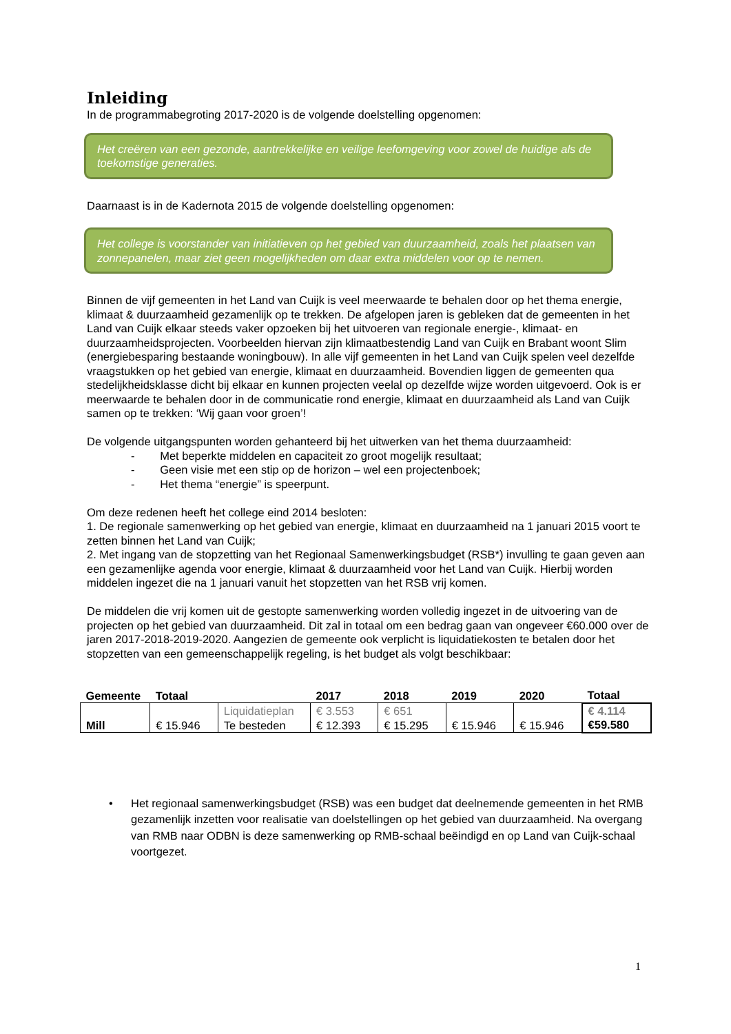Inleiding
In de programmabegroting 2017-2020 is de volgende doelstelling opgenomen:
Het creëren van een gezonde, aantrekkelijke en veilige leefomgeving voor zowel de huidige als de toekomstige generaties.
Daarnaast is in de Kadernota 2015 de volgende doelstelling opgenomen:
Het college is voorstander van initiatieven op het gebied van duurzaamheid, zoals het plaatsen van zonnepanelen, maar ziet geen mogelijkheden om daar extra middelen voor op te nemen.
Binnen de vijf gemeenten in het Land van Cuijk is veel meerwaarde te behalen door op het thema energie, klimaat & duurzaamheid gezamenlijk op te trekken. De afgelopen jaren is gebleken dat de gemeenten in het Land van Cuijk elkaar steeds vaker opzoeken bij het uitvoeren van regionale energie-, klimaat- en duurzaamheidsprojecten. Voorbeelden hiervan zijn klimaatbestendig Land van Cuijk en Brabant woont Slim (energiebesparing bestaande woningbouw). In alle vijf gemeenten in het Land van Cuijk spelen veel dezelfde vraagstukken op het gebied van energie, klimaat en duurzaamheid. Bovendien liggen de gemeenten qua stedelijkheidsklasse dicht bij elkaar en kunnen projecten veelal op dezelfde wijze worden uitgevoerd. Ook is er meerwaarde te behalen door in de communicatie rond energie, klimaat en duurzaamheid als Land van Cuijk samen op te trekken: ‘Wij gaan voor groen’!
De volgende uitgangspunten worden gehanteerd bij het uitwerken van het thema duurzaamheid:
- Met beperkte middelen en capaciteit zo groot mogelijk resultaat;
- Geen visie met een stip op de horizon – wel een projectenboek;
- Het thema “energie” is speerpunt.
Om deze redenen heeft het college eind 2014 besloten:
1. De regionale samenwerking op het gebied van energie, klimaat en duurzaamheid na 1 januari 2015 voort te zetten binnen het Land van Cuijk;
2. Met ingang van de stopzetting van het Regionaal Samenwerkingsbudget (RSB*) invulling te gaan geven aan een gezamenlijke agenda voor energie, klimaat & duurzaamheid voor het Land van Cuijk. Hierbij worden middelen ingezet die na 1 januari vanuit het stopzetten van het RSB vrij komen.
De middelen die vrij komen uit de gestopte samenwerking worden volledig ingezet in de uitvoering van de projecten op het gebied van duurzaamheid. Dit zal in totaal om een bedrag gaan van ongeveer €60.000 over de jaren 2017-2018-2019-2020. Aangezien de gemeente ook verplicht is liquidatiekosten te betalen door het stopzetten van een gemeenschappelijk regeling, is het budget als volgt beschikbaar:
| Gemeente | Totaal | | 2017 | 2018 | 2019 | 2020 | Totaal |
| --- | --- | --- | --- | --- | --- | --- | --- |
| Mill | € 15.946 | Liquidatieplan Te besteden | € 3.553 € 12.393 | € 651 € 15.295 | € 15.946 | € 15.946 | € 4.114 €59.580 |
• Het regionaal samenwerkingsbudget (RSB) was een budget dat deelnemende gemeenten in het RMB gezamenlijk inzetten voor realisatie van doelstellingen op het gebied van duurzaamheid. Na overgang van RMB naar ODBN is deze samenwerking op RMB-schaal beëindigd en op Land van Cuijk-schaal voortgezet.
1